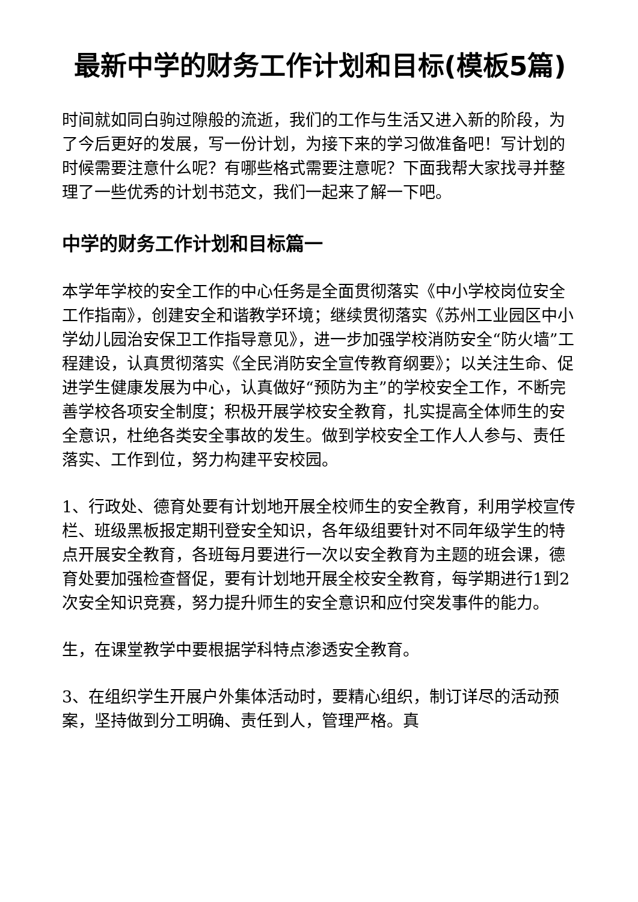最新中学的财务工作计划和目标(模板5篇)
时间就如同白驹过隙般的流逝，我们的工作与生活又进入新的阶段，为了今后更好的发展，写一份计划，为接下来的学习做准备吧！写计划的时候需要注意什么呢？有哪些格式需要注意呢？下面我帮大家找寻并整理了一些优秀的计划书范文，我们一起来了解一下吧。
中学的财务工作计划和目标篇一
本学年学校的安全工作的中心任务是全面贯彻落实《中小学校岗位安全工作指南》，创建安全和谐教学环境；继续贯彻落实《苏州工业园区中小学幼儿园治安保卫工作指导意见》，进一步加强学校消防安全“防火墙”工程建设，认真贯彻落实《全民消防安全宣传教育纲要》；以关注生命、促进学生健康发展为中心，认真做好“预防为主”的学校安全工作，不断完善学校各项安全制度；积极开展学校安全教育，扎实提高全体师生的安全意识，杜绝各类安全事故的发生。做到学校安全工作人人参与、责任落实、工作到位，努力构建平安校园。
1、行政处、德育处要有计划地开展全校师生的安全教育，利用学校宣传栏、班级黑板报定期刊登安全知识，各年级组要针对不同年级学生的特点开展安全教育，各班每月要进行一次以安全教育为主题的班会课，德育处要加强检查督促，要有计划地开展全校安全教育，每学期进行1到2次安全知识竞赛，努力提升师生的安全意识和应付突发事件的能力。
生，在课堂教学中要根据学科特点渗透安全教育。
3、在组织学生开展户外集体活动时，要精心组织，制订详尽的活动预案，坚持做到分工明确、责任到人，管理严格。真